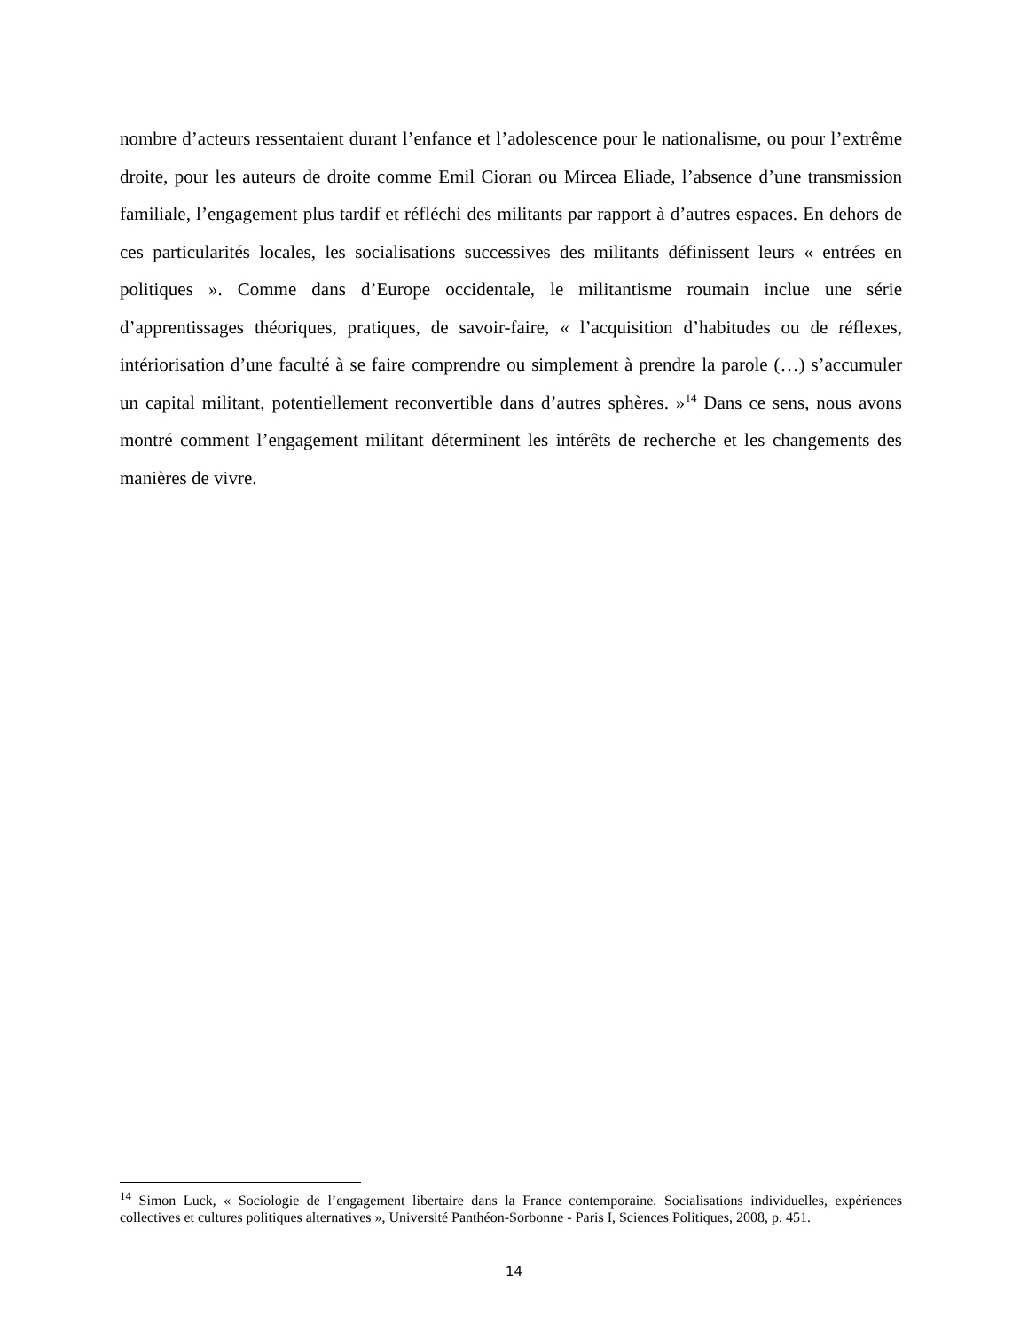nombre d’acteurs ressentaient durant l’enfance et l’adolescence pour le nationalisme, ou pour l’extrême droite, pour les auteurs de droite comme Emil Cioran ou Mircea Eliade, l’absence d’une transmission familiale, l’engagement plus tardif et réfléchi des militants par rapport à d’autres espaces. En dehors de ces particularités locales, les socialisations successives des militants définissent leurs « entrées en politiques ». Comme dans d’Europe occidentale, le militantisme roumain inclue une série d’apprentissages théoriques, pratiques, de savoir-faire, « l’acquisition d’habitudes ou de réflexes, intériorisation d’une faculté à se faire comprendre ou simplement à prendre la parole (…) s’accumuler un capital militant, potentiellement reconvertible dans d’autres sphères. »<sup>14</sup> Dans ce sens, nous avons montré comment l’engagement militant déterminent les intérêts de recherche et les changements des manières de vivre.
<sup>14</sup> Simon Luck, « Sociologie de l’engagement libertaire dans la France contemporaine. Socialisations individuelles, expériences collectives et cultures politiques alternatives », Université Panthéon-Sorbonne - Paris I, Sciences Politiques, 2008, p. 451.
14